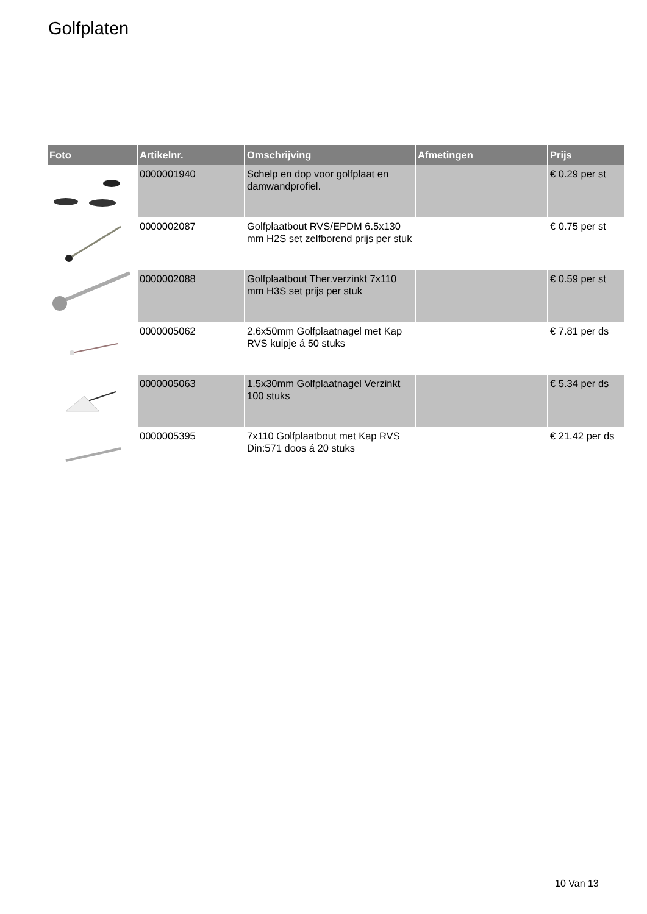Golfplaten
| Foto | Artikelnr. | Omschrijving | Afmetingen | Prijs |
| --- | --- | --- | --- | --- |
| | 0000001940 | Schelp en dop voor golfplaat en damwandprofiel. | | € 0.29 per st |
| | 0000002087 | Golfplaatbout RVS/EPDM 6.5x130 mm H2S set zelfborend prijs per stuk | | € 0.75 per st |
| | 0000002088 | Golfplaatbout Ther.verzinkt 7x110 mm H3S set prijs per stuk | | € 0.59 per st |
| | 0000005062 | 2.6x50mm Golfplaatnagel met Kap RVS kuipje á 50 stuks | | € 7.81 per ds |
| | 0000005063 | 1.5x30mm Golfplaatnagel Verzinkt 100 stuks | | € 5.34 per ds |
| | 0000005395 | 7x110 Golfplaatbout met Kap RVS Din:571 doos á 20 stuks | | € 21.42 per ds |
10 Van 13